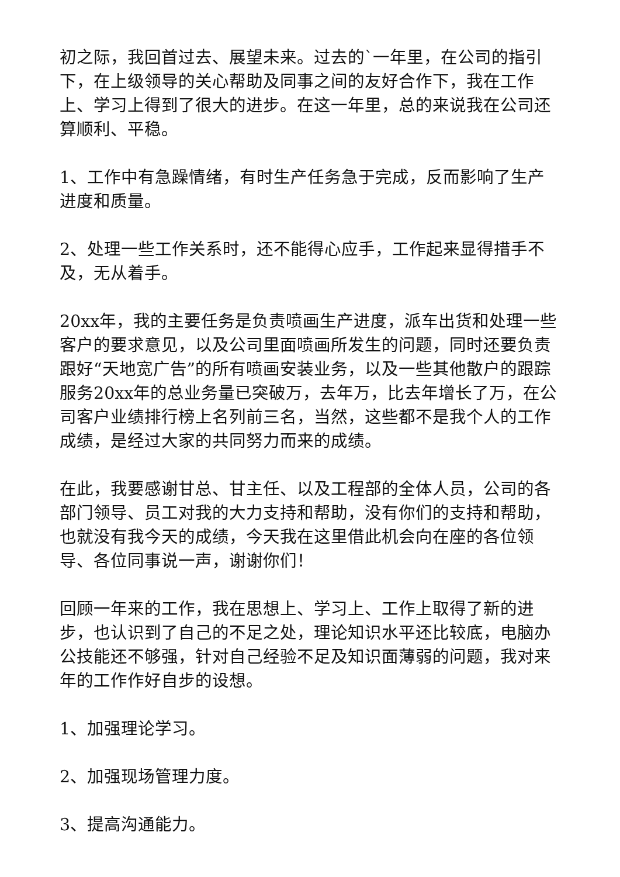初之际，我回首过去、展望未来。过去的`一年里，在公司的指引下，在上级领导的关心帮助及同事之间的友好合作下，我在工作上、学习上得到了很大的进步。在这一年里，总的来说我在公司还算顺利、平稳。
1、工作中有急躁情绪，有时生产任务急于完成，反而影响了生产进度和质量。
2、处理一些工作关系时，还不能得心应手，工作起来显得措手不及，无从着手。
20xx年，我的主要任务是负责喷画生产进度，派车出货和处理一些客户的要求意见，以及公司里面喷画所发生的问题，同时还要负责跟好“天地宽广告”的所有喷画安装业务，以及一些其他散户的跟踪服务20xx年的总业务量已突破万，去年万，比去年增长了万，在公司客户业绩排行榜上名列前三名，当然，这些都不是我个人的工作成绩，是经过大家的共同努力而来的成绩。
在此，我要感谢甘总、甘主任、以及工程部的全体人员，公司的各部门领导、员工对我的大力支持和帮助，没有你们的支持和帮助，也就没有我今天的成绩，今天我在这里借此机会向在座的各位领导、各位同事说一声，谢谢你们！
回顾一年来的工作，我在思想上、学习上、工作上取得了新的进步，也认识到了自己的不足之处，理论知识水平还比较底，电脑办公技能还不够强，针对自己经验不足及知识面薄弱的问题，我对来年的工作作好自步的设想。
1、加强理论学习。
2、加强现场管理力度。
3、提高沟通能力。